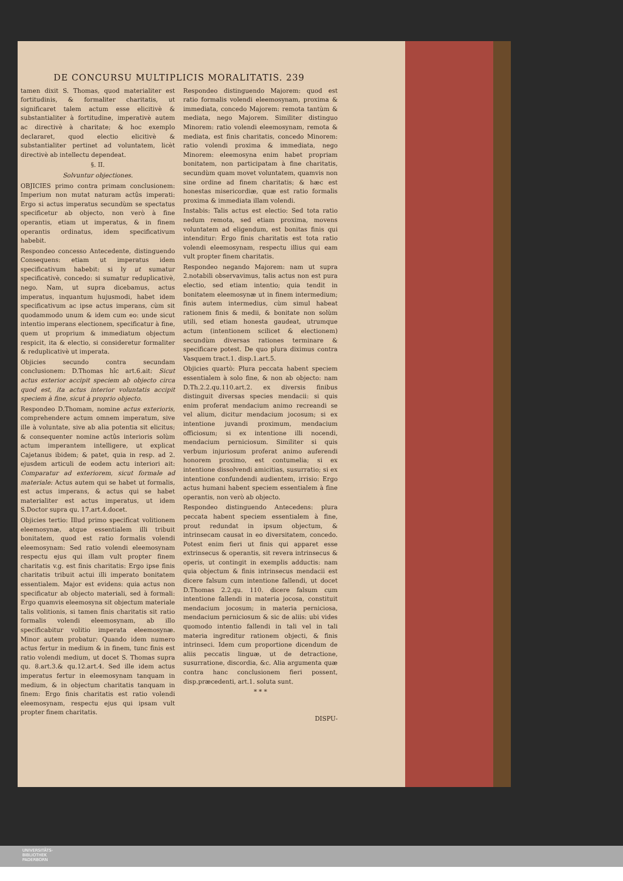DE CONCURSU MULTIPLICIS MORALITATIS. 239
tamen dixit S. Thomas, quod materialiter est fortitudinis, & formaliter charitatis, ut significaret talem actum esse elicitivè & substantialiter à fortitudine, imperativè autem ac directivè à charitate; & hoc exemplo declararet, quod electio elicitivè & substantialiter pertinet ad voluntatem, licèt directivè ab intellectu dependeat.
§. II.
Solvuntur objectiones.
OBJICIES primo contra primam conclusionem: Imperium non mutat naturam actûs imperati: Ergo si actus imperatus secundùm se spectatus specificetur ab objecto, non verò à fine operantis, etiam ut imperatus, & in finem operantis ordinatus, idem specificativum habebit.
Respondeo concesso Antecedente, distinguendo Consequens: etiam ut imperatus idem specificativum habebit: si ly ut sumatur specificativè, concedo: si sumatur reduplicativè, nego. Nam, ut supra dicebamus, actus imperatus, inquantum hujusmodi, habet idem specificativum ac ipse actus imperans, cùm sit quodammodo unum & idem cum eo: unde sicut intentio imperans electionem, specificatur à fine, quem ut proprium & immediatum objectum respicit, ita & electio, si consideretur formaliter & reduplicativè ut imperata.
Objicies secundo contra secundam conclusionem: D.Thomas hîc art.6.ait: Sicut actus exterior accipit speciem ab objecto circa quod est, ita actus interior voluntatis accipit speciem à fine, sicut à proprio objecto.
Respondeo D.Thomam, nomine actus exterioris, comprehendere actum omnem imperatum, sive ille à voluntate, sive ab alia potentia sit elicitus; & consequenter nomine actûs interioris solùm actum imperantem intelligere, ut explicat Cajetanus ibidem; & patet, quia in resp. ad 2. ejusdem articuli de eodem actu interiori ait: Comparatur ad exteriorem, sicut formale ad materiale: Actus autem qui se habet ut formalis, est actus imperans, & actus qui se habet materialiter est actus imperatus, ut idem S.Doctor supra qu. 17.art.4.docet.
Objicies tertio: Illud primo specificat volitionem eleemosynæ, atque essentialem illi tribuit bonitatem, quod est ratio formalis volendi eleemosynam: Sed ratio volendi eleemosynam respectu ejus qui illam vult propter finem charitatis v.g. est finis charitatis: Ergo ipse finis charitatis tribuit actui illi imperato bonitatem essentialem. Major est evidens: quia actus non specificatur ab objecto materiali, sed à formali: Ergo quamvis eleemosyna sit objectum materiale talis volitionis, si tamen finis charitatis sit ratio formalis volendi eleemosynam, ab illo specificabitur volitio imperata eleemosynæ. Minor autem probatur: Quando idem numero actus fertur in medium & in finem, tunc finis est ratio volendi medium, ut docet S. Thomas supra qu. 8.art.3.& qu.12.art.4. Sed ille idem actus imperatus fertur in eleemosynam tanquam in medium, & in objectum charitatis tanquam in finem: Ergo finis charitatis est ratio volendi eleemosynam, respectu ejus qui ipsam vult propter finem charitatis.
Respondeo distinguendo Majorem: quod est ratio formalis volendi eleemosynam, proxima & immediata, concedo Majorem: remota tantùm & mediata, nego Majorem. Similiter distinguo Minorem: ratio volendi eleemosynam, remota & mediata, est finis charitatis, concedo Minorem: ratio volendi proxima & immediata, nego Minorem: eleemosyna enim habet propriam bonitatem, non participatam à fine charitatis, secundùm quam movet voluntatem, quamvis non sine ordine ad finem charitatis; & hæc est honestas misericordiæ, quæ est ratio formalis proxima & immediata illam volendi.
Instabis: Talis actus est electio: Sed tota ratio nedum remota, sed etiam proxima, movens voluntatem ad eligendum, est bonitas finis qui intenditur: Ergo finis charitatis est tota ratio volendi eleemosynam, respectu illius qui eam vult propter finem charitatis.
Respondeo negando Majorem: nam ut supra 2.notabili observavimus, talis actus non est pura electio, sed etiam intentio; quia tendit in bonitatem eleemosynæ ut in finem intermedium; finis autem intermedius, cùm simul habeat rationem finis & medii, & bonitate non solùm utili, sed etiam honesta gaudeat, utrumque actum (intentionem scilicet & electionem) secundùm diversas rationes terminare & specificare potest. De quo plura diximus contra Vasquem tract.1. disp.1.art.5.
Objicies quartò: Plura peccata habent speciem essentialem à solo fine, & non ab objecto: nam D.Th.2.2.qu.110.art.2. ex diversis finibus distinguit diversas species mendacii: si quis enim proferat mendacium animo recreandi se vel alium, dicitur mendacium jocosum; si ex intentione juvandi proximum, mendacium officiosum; si ex intentione illi nocendi, mendacium perniciosum. Similiter si quis verbum injuriosum proferat animo auferendi honorem proximo, est contumelia; si ex intentione dissolvendi amicitias, susurratio; si ex intentione confundendi audientem, irrisio: Ergo actus humani habent speciem essentialem à fine operantis, non verò ab objecto.
Respondeo distinguendo Antecedens: plura peccata habent speciem essentialem à fine, prout redundat in ipsum objectum, & intrinsecam causat in eo diversitatem, concedo. Potest enim fieri ut finis qui apparet esse extrinsecus & operantis, sit revera intrinsecus & operis, ut contingit in exemplis adductis: nam quia objectum & finis intrinsecus mendacii est dicere falsum cum intentione fallendi, ut docet D.Thomas 2.2.qu. 110. dicere falsum cum intentione fallendi in materia jocosa, constituit mendacium jocosum; in materia perniciosa, mendacium perniciosum & sic de aliis: ubi vides quomodo intentio fallendi in tali vel in tali materia ingreditur rationem objecti, & finis intrinseci. Idem cum proportione dicendum de aliis peccatis linguæ, ut de detractione, susurratione, discordia, &c. Alia argumenta quæ contra hanc conclusionem fieri possent, disp.præcedenti, art.1. soluta sunt.
* * *
DISPU-
UNIVERSITÄTS-
BIBLIOTHEK
PADERBORN